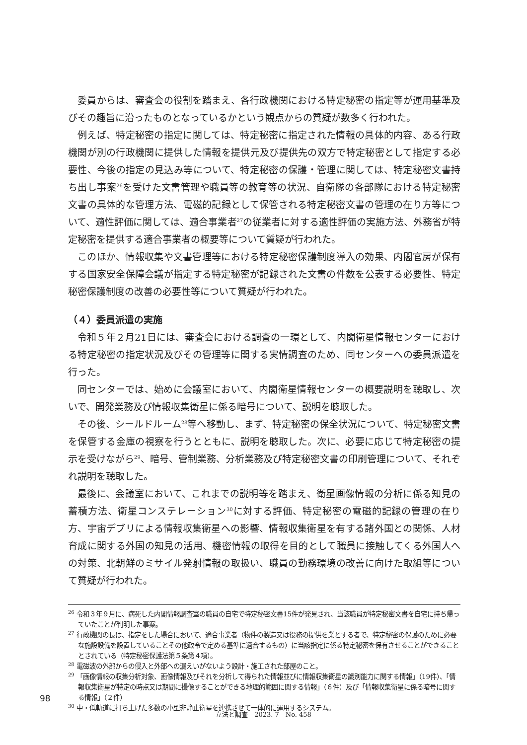委員からは、審査会の役割を踏まえ、各行政機関における特定秘密の指定等が運用基準及びその趣旨に沿ったものとなっているかという観点からの質疑が数多く行われた。
例えば、特定秘密の指定に関しては、特定秘密に指定された情報の具体的内容、ある行政機関が別の行政機関に提供した情報を提供元及び提供先の双方で特定秘密として指定する必要性、今後の指定の見込み等について、特定秘密の保護・管理に関しては、特定秘密文書持ち出し事案<sup>26</sup>を受けた文書管理や職員等の教育等の状況、自衛隊の各部隊における特定秘密文書の具体的な管理方法、電磁的記録として保管される特定秘密文書の管理の在り方等について、適性評価に関しては、適合事業者<sup>27</sup>の従業者に対する適性評価の実施方法、外務省が特定秘密を提供する適合事業者の概要等について質疑が行われた。
このほか、情報収集や文書管理等における特定秘密保護制度導入の効果、内閣官房が保有する国家安全保障会議が指定する特定秘密が記録された文書の件数を公表する必要性、特定秘密保護制度の改善の必要性等について質疑が行われた。
（４）委員派遣の実施
令和５年２月21日には、審査会における調査の一環として、内閣衛星情報センターにおける特定秘密の指定状況及びその管理等に関する実情調査のため、同センターへの委員派遣を行った。
同センターでは、始めに会議室において、内閣衛星情報センターの概要説明を聴取し、次いで、開発業務及び情報収集衛星に係る暗号について、説明を聴取した。
その後、シールドルーム<sup>28</sup>等へ移動し、まず、特定秘密の保全状況について、特定秘密文書を保管する金庫の視察を行うとともに、説明を聴取した。次に、必要に応じて特定秘密の提示を受けながら<sup>29</sup>、暗号、管制業務、分析業務及び特定秘密文書の印刷管理について、それぞれ説明を聴取した。
最後に、会議室において、これまでの説明等を踏まえ、衛星画像情報の分析に係る知見の蓄積方法、衛星コンステレーション<sup>30</sup>に対する評価、特定秘密の電磁的記録の管理の在り方、宇宙デブリによる情報収集衛星への影響、情報収集衛星を有する諸外国との関係、人材育成に関する外国の知見の活用、機密情報の取得を目的として職員に接触してくる外国人への対策、北朝鮮のミサイル発射情報の取扱い、職員の勤務環境の改善に向けた取組等について質疑が行われた。
<sup>26</sup> 令和３年９月に、病死した内閣情報調査室の職員の自宅で特定秘密文書15件が発見され、当該職員が特定秘密文書を自宅に持ち帰っていたことが判明した事案。
<sup>27</sup> 行政機関の長は、指定をした場合において、適合事業者（物件の製造又は役務の提供を業とする者で、特定秘密の保護のために必要な施設設備を設置していることその他政令で定める基準に適合するもの）に当該指定に係る特定秘密を保有させることができることとされている（特定秘密保護法第５条第４項）。
<sup>28</sup> 電磁波の外部からの侵入と外部への漏えいがないよう設計・施工された部屋のこと。
<sup>29</sup> 「画像情報の収集分析対象、画像情報及びそれを分析して得られた情報並びに情報収集衛星の識別能力に関する情報」（19件）、「情報収集衛星が特定の時点又は期間に撮像することができる地理的範囲に関する情報」（６件）及び「情報収集衛星に係る暗号に関する情報」（２件）
<sup>30</sup> 中・低軌道に打ち上げた多数の小型非静止衛星を連携させて一体的に運用するシステム。
98
立法と調査　2023. 7　No. 458